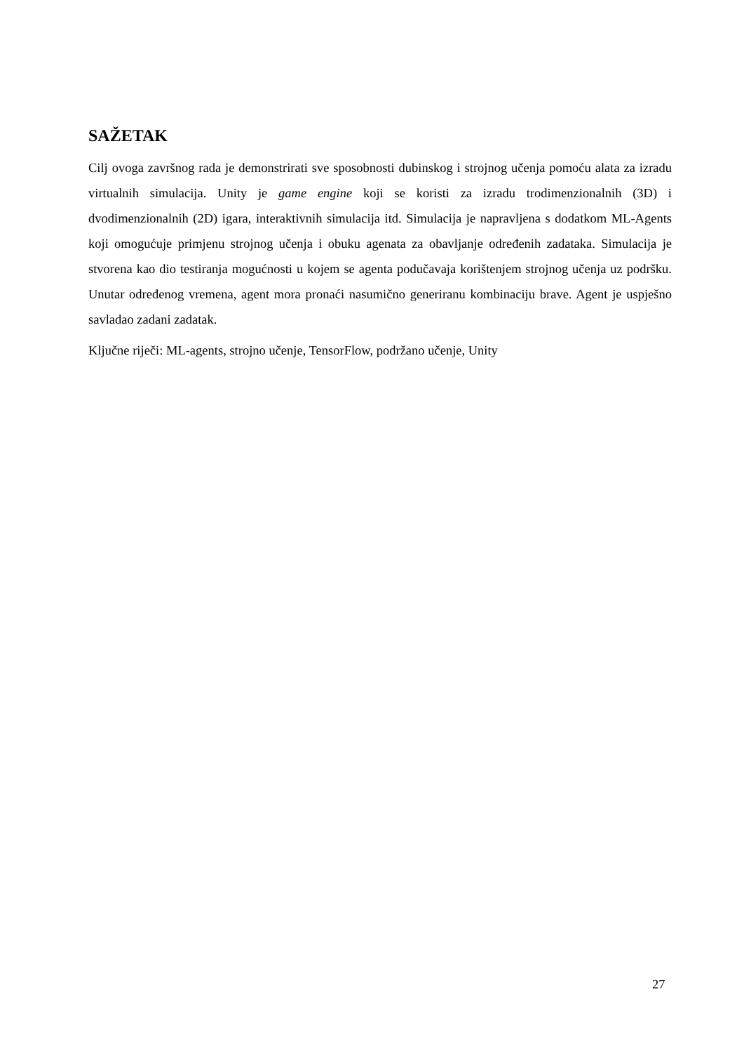SAŽETAK
Cilj ovoga završnog rada je demonstrirati sve sposobnosti dubinskog i strojnog učenja pomoću alata za izradu virtualnih simulacija. Unity je game engine koji se koristi za izradu trodimenzionalnih (3D) i dvodimenzionalnih (2D) igara, interaktivnih simulacija itd. Simulacija je napravljena s dodatkom ML-Agents koji omogućuje primjenu strojnog učenja i obuku agenata za obavljanje određenih zadataka. Simulacija je stvorena kao dio testiranja mogućnosti u kojem se agenta podučavaja korištenjem strojnog učenja uz podršku. Unutar određenog vremena, agent mora pronaći nasumično generiranu kombinaciju brave. Agent je uspješno savladao zadani zadatak.
Ključne riječi: ML-agents, strojno učenje, TensorFlow, podržano učenje, Unity
27